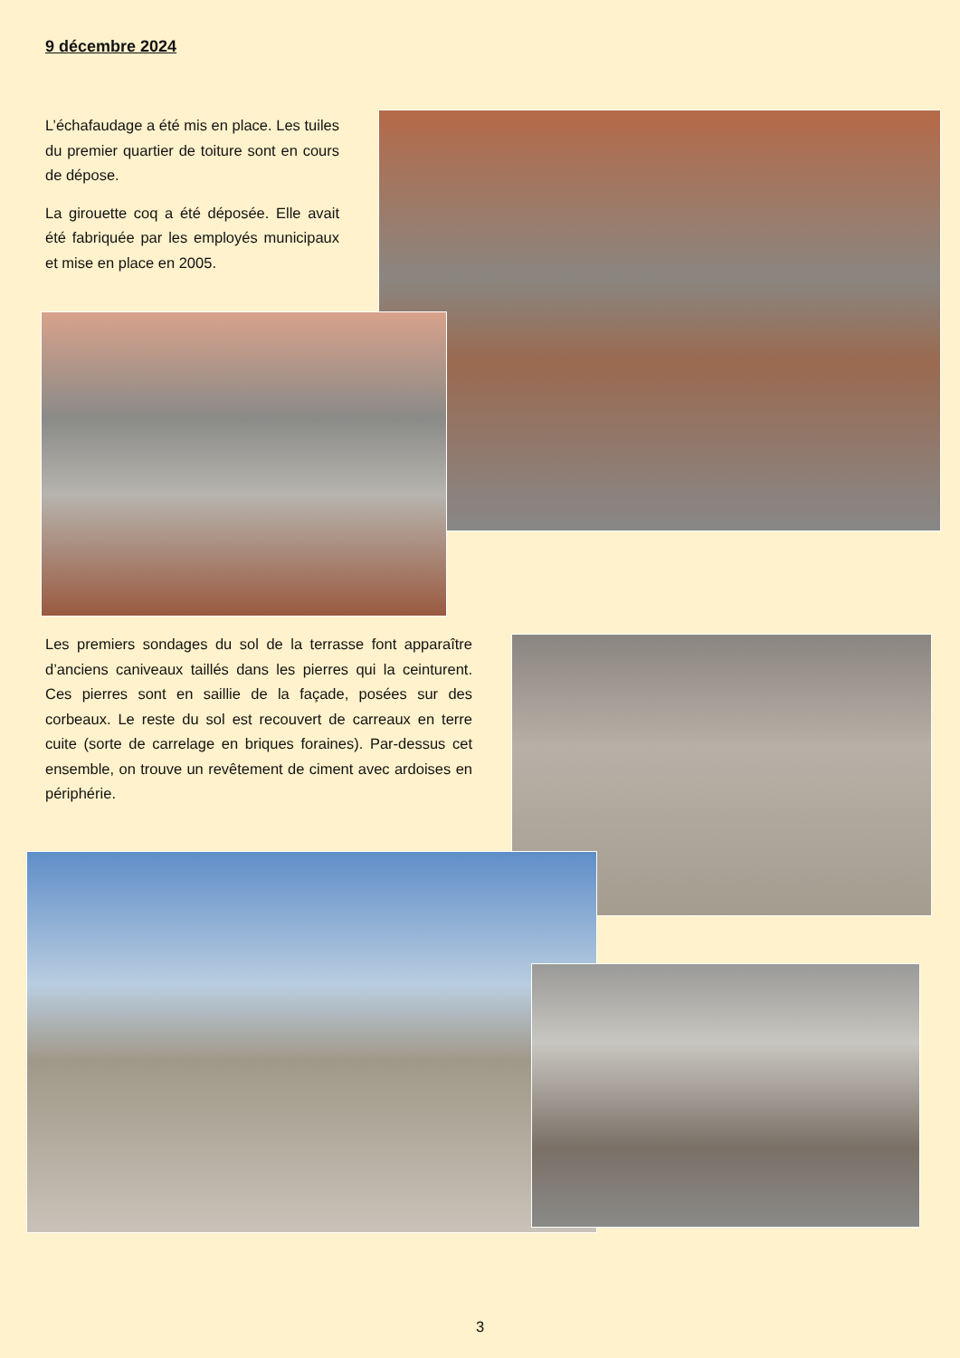9 décembre 2024
L’échafaudage a été mis en place. Les tuiles du premier quartier de toiture sont en cours de dépose.
La girouette coq a été déposée. Elle avait été fabriquée par les employés municipaux et mise en place en 2005.
Les premiers sondages du sol de la terrasse font apparaître d’anciens caniveaux taillés dans les pierres qui la ceinturent. Ces pierres sont en saillie de la façade, posées sur des corbeaux. Le reste du sol est recouvert de carreaux en terre cuite (sorte de carrelage en briques foraines). Par-dessus cet ensemble, on trouve un revêtement de ciment avec ardoises en périphérie.
3